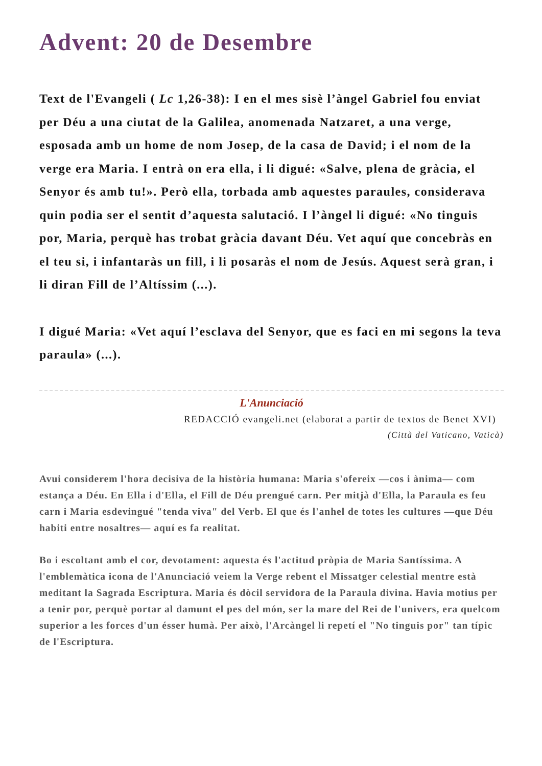Advent: 20 de Desembre
Text de l'Evangeli ( Lc 1,26-38): I en el mes sisè l’àngel Gabriel fou enviat per Déu a una ciutat de la Galilea, anomenada Natzaret, a una verge, esposada amb un home de nom Josep, de la casa de David; i el nom de la verge era Maria. I entrà on era ella, i li digué: «Salve, plena de gràcia, el Senyor és amb tu!». Però ella, torbada amb aquestes paraules, considerava quin podia ser el sentit d’aquesta salutació. I l’àngel li digué: «No tinguis por, Maria, perquè has trobat gràcia davant Déu. Vet aquí que concebràs en el teu si, i infantaràs un fill, i li posaràs el nom de Jesús. Aquest serà gran, i li diran Fill de l’Altíssim (...).
I digué Maria: «Vet aquí l’esclava del Senyor, que es faci en mi segons la teva paraula» (...).
L'Anunciació
REDACCIÓ evangeli.net (elaborat a partir de textos de Benet XVI)
(Città del Vaticano, Vaticà)
Avui considerem l'hora decisiva de la història humana: Maria s'ofereix —cos i ànima— com estança a Déu. En Ella i d'Ella, el Fill de Déu prengué carn. Per mitjà d'Ella, la Paraula es feu carn i Maria esdevingué "tenda viva" del Verb. El que és l'anhel de totes les cultures —que Déu habiti entre nosaltres— aquí es fa realitat.
Bo i escoltant amb el cor, devotament: aquesta és l'actitud pròpia de Maria Santíssima. A l'emblemàtica icona de l'Anunciació veiem la Verge rebent el Missatger celestial mentre està meditant la Sagrada Escriptura. Maria és dòcil servidora de la Paraula divina. Havia motius per a tenir por, perquè portar al damunt el pes del món, ser la mare del Rei de l'univers, era quelcom superior a les forces d'un ésser humà. Per això, l'Arcàngel li repetí el "No tinguis por" tan típic de l'Escriptura.